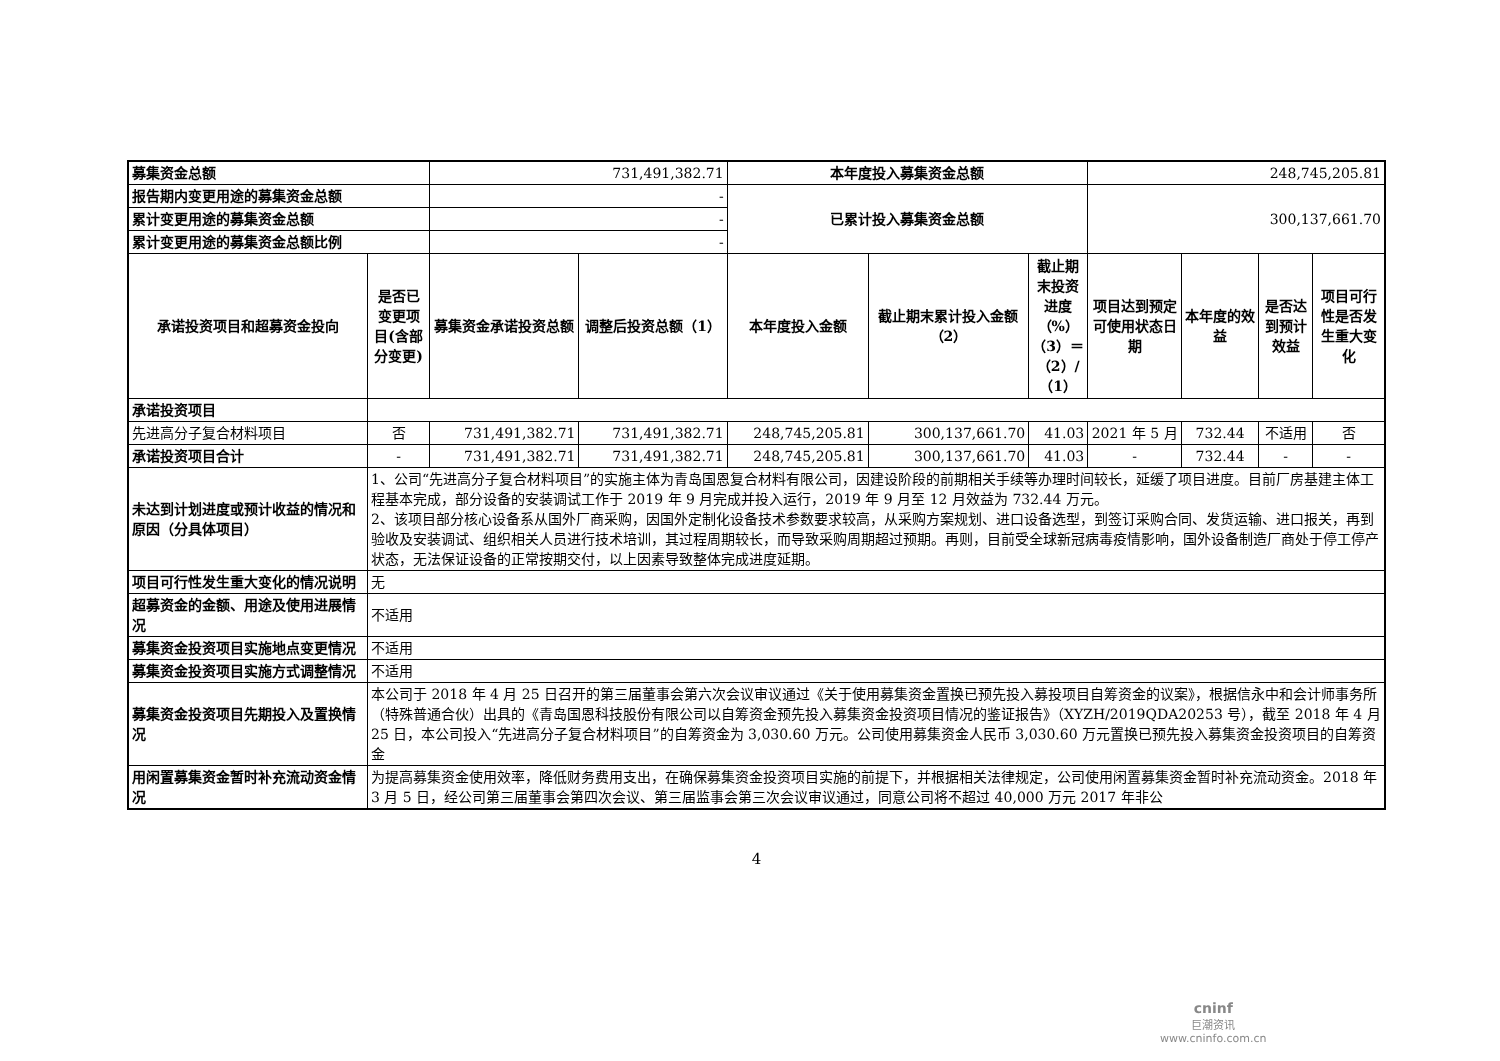| 募集资金总额 | | 731,491,382.71 | | 本年度投入募集资金总额 | | | 248,745,205.81 | | | |
| 报告期内变更用途的募集资金总额 | | - | | 已累计投入募集资金总额 | | | 300,137,661.70 | | | |
| 累计变更用途的募集资金总额 | | - | | | | | | | | |
| 累计变更用途的募集资金总额比例 | | - | | | | | | | | |
| 承诺投资项目和超募资金投向 | 是否已变更项目(含部分变更) | 募集资金承诺投资总额 | 调整后投资总额（1） | 本年度投入金额 | 截止期末累计投入金额（2） | 截止期末投资进度（%）（3）＝（2）/（1） | 项目达到预定可使用状态日期 | 本年度的效益 | 是否达到预计效益 | 项目可行性是否发生重大变化 |
| 承诺投资项目 | | | | | | | | | | |
| 先进高分子复合材料项目 | 否 | 731,491,382.71 | 731,491,382.71 | 248,745,205.81 | 300,137,661.70 | 41.03 | 2021 年 5 月 | 732.44 | 不适用 | 否 |
| 承诺投资项目合计 | - | 731,491,382.71 | 731,491,382.71 | 248,745,205.81 | 300,137,661.70 | 41.03 | - | 732.44 | - | - |
| 未达到计划进度或预计收益的情况和原因（分具体项目） | 1、公司“先进高分子复合材料项目”的实施主体为青岛国恩复合材料有限公司，因建设阶段的前期相关手续等办理时间较长，延缓了项目进度。目前厂房基建主体工程基本完成，部分设备的安装调试工作于 2019 年 9 月完成并投入运行，2019 年 9 月至 12 月效益为 732.44 万元。 2、该项目部分核心设备系从国外厂商采购，因国外定制化设备技术参数要求较高，从采购方案规划、进口设备选型，到签订采购合同、发货运输、进口报关，再到验收及安装调试、组织相关人员进行技术培训，其过程周期较长，而导致采购周期超过预期。再则，目前受全球新冠病毒疫情影响，国外设备制造厂商处于停工停产状态，无法保证设备的正常按期交付，以上因素导致整体完成进度延期。 | | | | | | | | | |
| 项目可行性发生重大变化的情况说明 | 无 | | | | | | | | | |
| 超募资金的金额、用途及使用进展情况 | 不适用 | | | | | | | | | |
| 募集资金投资项目实施地点变更情况 | 不适用 | | | | | | | | | |
| 募集资金投资项目实施方式调整情况 | 不适用 | | | | | | | | | |
| 募集资金投资项目先期投入及置换情况 | 本公司于 2018 年 4 月 25 日召开的第三届董事会第六次会议审议通过《关于使用募集资金置换已预先投入募投项目自筹资金的议案》，根据信永中和会计师事务所（特殊普通合伙）出具的《青岛国恩科技股份有限公司以自筹资金预先投入募集资金投资项目情况的鉴证报告》（XYZH/2019QDA20253 号），截至 2018 年 4 月 25 日，本公司投入“先进高分子复合材料项目”的自筹资金为 3,030.60 万元。公司使用募集资金人民币 3,030.60 万元置换已预先投入募集资金投资项目的自筹资金 | | | | | | | | | |
| 用闲置募集资金暂时补充流动资金情况 | 为提高募集资金使用效率，降低财务费用支出，在确保募集资金投资项目实施的前提下，并根据相关法律规定，公司使用闲置募集资金暂时补充流动资金。2018 年 3 月 5 日，经公司第三届董事会第四次会议、第三届监事会第三次会议审议通过，同意公司将不超过 40,000 万元 2017 年非公 | | | | | | | | | |
4
cninf
巨潮资讯
www.cninfo.com.cn